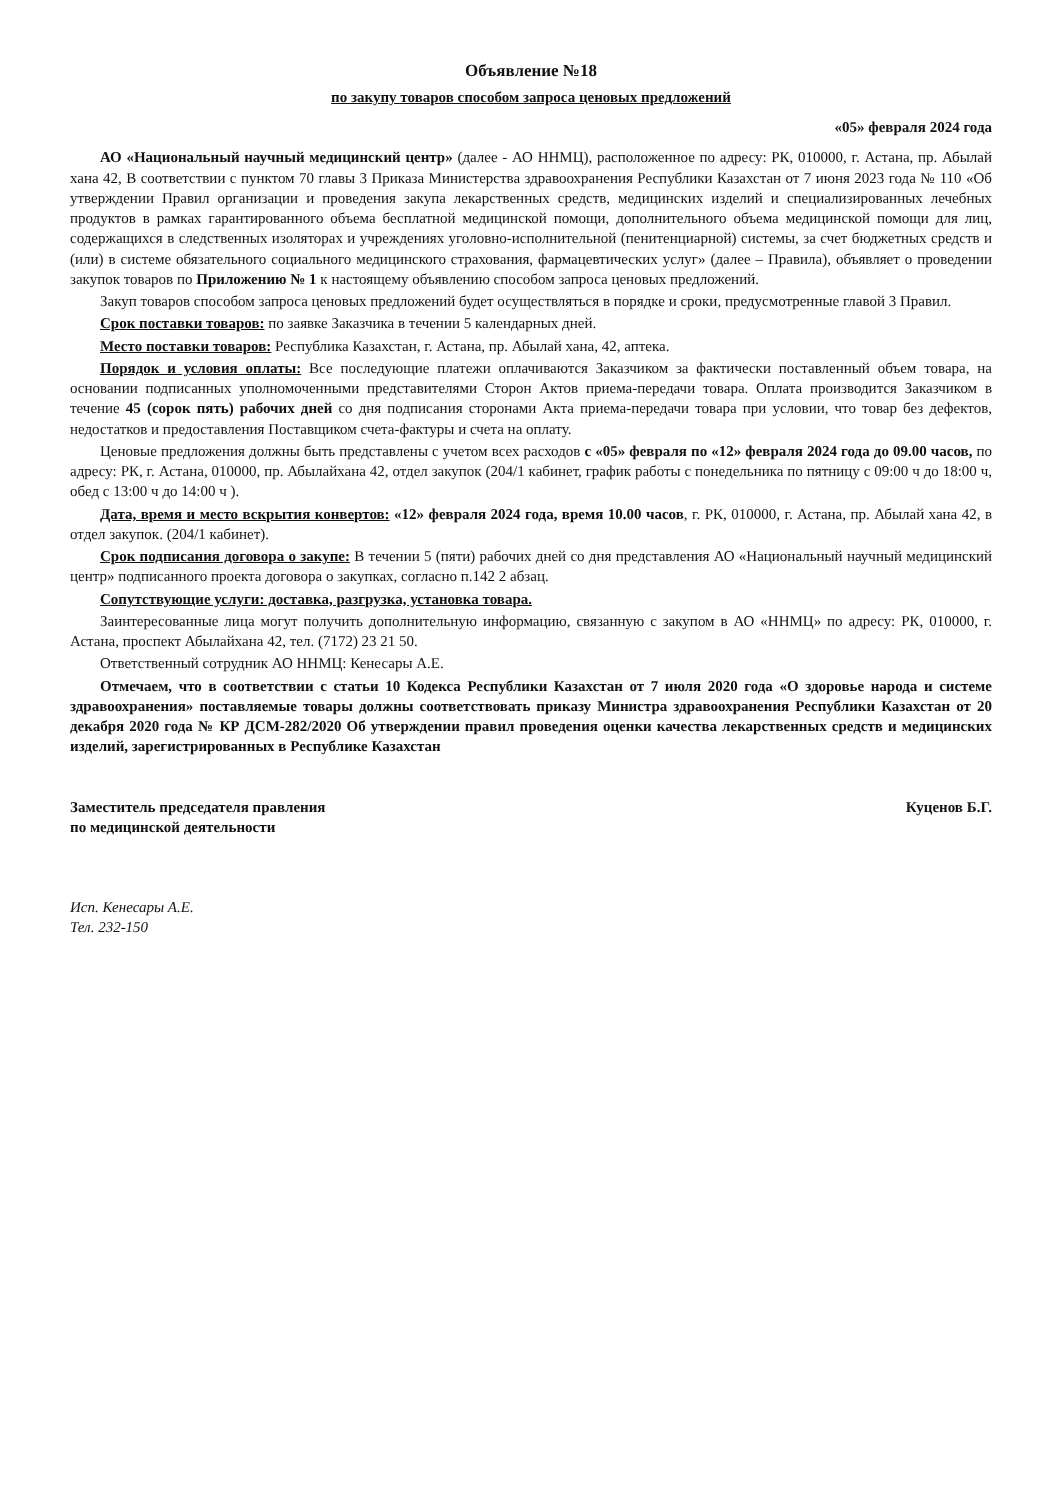Объявление №18
по закупу товаров способом запроса ценовых предложений
«05» февраля 2024 года
АО «Национальный научный медицинский центр» (далее - АО ННМЦ), расположенное по адресу: РК, 010000, г. Астана, пр. Абылай хана 42, В соответствии с пунктом 70 главы 3 Приказа Министерства здравоохранения Республики Казахстан от 7 июня 2023 года № 110 «Об утверждении Правил организации и проведения закупа лекарственных средств, медицинских изделий и специализированных лечебных продуктов в рамках гарантированного объема бесплатной медицинской помощи, дополнительного объема медицинской помощи для лиц, содержащихся в следственных изоляторах и учреждениях уголовно-исполнительной (пенитенциарной) системы, за счет бюджетных средств и (или) в системе обязательного социального медицинского страхования, фармацевтических услуг» (далее – Правила), объявляет о проведении закупок товаров по Приложению № 1 к настоящему объявлению способом запроса ценовых предложений.
Закуп товаров способом запроса ценовых предложений будет осуществляться в порядке и сроки, предусмотренные главой 3 Правил.
Срок поставки товаров: по заявке Заказчика в течении 5 календарных дней.
Место поставки товаров: Республика Казахстан, г. Астана, пр. Абылай хана, 42, аптека.
Порядок и условия оплаты: Все последующие платежи оплачиваются Заказчиком за фактически поставленный объем товара, на основании подписанных уполномоченными представителями Сторон Актов приема-передачи товара. Оплата производится Заказчиком в течение 45 (сорок пять) рабочих дней со дня подписания сторонами Акта приема-передачи товара при условии, что товар без дефектов, недостатков и предоставления Поставщиком счета-фактуры и счета на оплату.
Ценовые предложения должны быть представлены с учетом всех расходов с «05» февраля по «12» февраля 2024 года до 09.00 часов, по адресу: РК, г. Астана, 010000, пр. Абылайхана 42, отдел закупок (204/1 кабинет, график работы с понедельника по пятницу с 09:00 ч до 18:00 ч, обед с 13:00 ч до 14:00 ч ).
Дата, время и место вскрытия конвертов: «12» февраля 2024 года, время 10.00 часов, г. РК, 010000, г. Астана, пр. Абылай хана 42, в отдел закупок. (204/1 кабинет).
Срок подписания договора о закупе: В течении 5 (пяти) рабочих дней со дня представления АО «Национальный научный медицинский центр» подписанного проекта договора о закупках, согласно п.142 2 абзац.
Сопутствующие услуги: доставка, разгрузка, установка товара.
Заинтересованные лица могут получить дополнительную информацию, связанную с закупом в АО «ННМЦ» по адресу: РК, 010000, г. Астана, проспект Абылайхана 42, тел. (7172) 23 21 50.
Ответственный сотрудник АО ННМЦ: Кенесары А.Е.
Отмечаем, что в соответствии с статьи 10 Кодекса Республики Казахстан от 7 июля 2020 года «О здоровье народа и системе здравоохранения» поставляемые товары должны соответствовать приказу Министра здравоохранения Республики Казахстан от 20 декабря 2020 года № КР ДСМ-282/2020 Об утверждении правил проведения оценки качества лекарственных средств и медицинских изделий, зарегистрированных в Республике Казахстан
Заместитель председателя правления
по медицинской деятельности
Куценов Б.Г.
Исп. Кенесары А.Е.
Тел. 232-150